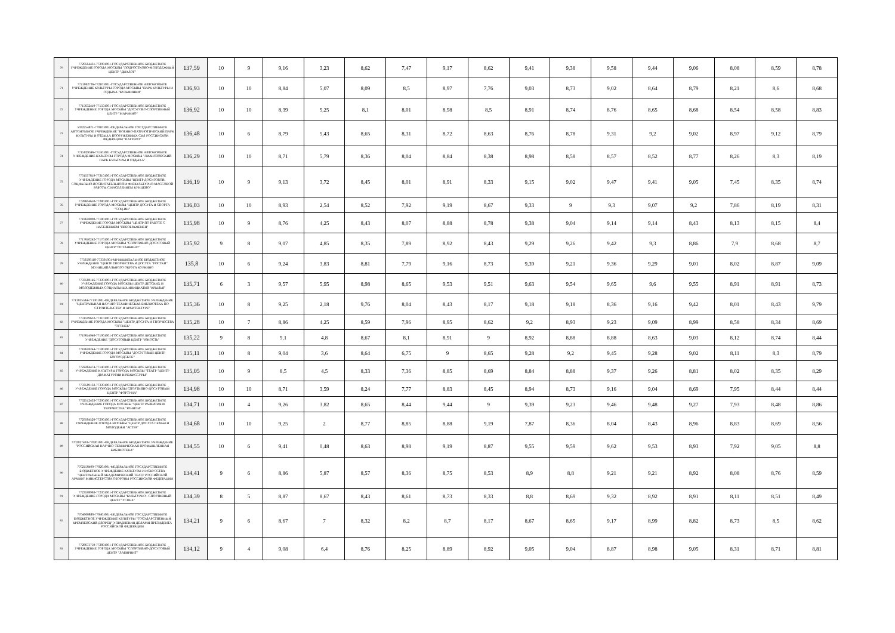| 70 | 7729564431-772901001-ГОСУДАРСТВЕННОЕ БЮДЖЕТНОЕ УЧРЕЖДЕНИЕ ГОРОДА МОСКВЫ "ПОДРОСТКОВО-МОЛОДЕЖНЫЙ ЦЕНТР "ДИАЛОГ" | 137,59 | 10 | 9 | 9,16 | 3,23 | 8,62 | 7,47 | 9,17 | 8,62 | 9,41 | 9,38 | 9,58 | 9,44 | 9,06 | 8,08 | 8,59 | 8,78 |
| 71 | 7721062736-772101001-ГОСУДАРСТВЕННОЕ АВТОНОМНОЕ УЧРЕЖДЕНИЕ КУЛЬТУРЫ ГОРОДА МОСКВЫ "ПАРК КУЛЬТУРЫ И ОТДЫХА "КУЗЬМИНКИ" | 136,93 | 10 | 10 | 8,84 | 5,07 | 8,09 | 8,5 | 8,97 | 7,76 | 9,03 | 8,73 | 9,02 | 8,64 | 8,79 | 8,21 | 8,6 | 8,68 |
| 72 | 7715632410-771501001-ГОСУДАРСТВЕННОЕ БЮДЖЕТНОЕ УЧРЕЖДЕНИЕ ГОРОДА МОСКВЫ "ДОСУГОВО-СПОРТИВНЫЙ ЦЕНТР "МАРФИНО" | 136,92 | 10 | 10 | 8,39 | 5,25 | 8,1 | 8,01 | 8,98 | 8,5 | 8,91 | 8,74 | 8,76 | 8,65 | 8,68 | 8,54 | 8,58 | 8,83 |
| 73 | 5032254871-770101001-ФЕДЕРАЛЬНОЕ ГОСУДАРСТВЕННОЕ АВТОНОМНОЕ УЧРЕЖДЕНИЕ "ВОЕННО-ПАТРИОТИЧЕСКИЙ ПАРК КУЛЬТУРЫ И ОТДЫХА ВООРУЖЕННЫХ СИЛ РОССИЙСКОЙ ФЕДЕРАЦИИ "ПАТРИОТ" | 136,48 | 10 | 6 | 8,79 | 5,43 | 8,65 | 8,31 | 8,72 | 8,63 | 8,76 | 8,78 | 9,31 | 9,2 | 9,02 | 8,97 | 9,12 | 8,79 |
| 74 | 7715029346-771501001-ГОСУДАРСТВЕННОЕ АВТОНОМНОЕ УЧРЕЖДЕНИЕ КУЛЬТУРЫ ГОРОДА МОСКВЫ "ЛИАНОЗОВСКИЙ ПАРК КУЛЬТУРЫ И ОТДЫХА" | 136,29 | 10 | 10 | 8,71 | 5,79 | 8,36 | 8,04 | 8,84 | 8,38 | 8,98 | 8,58 | 8,57 | 8,52 | 8,77 | 8,26 | 8,3 | 8,19 |
| 75 | 7731557819-773101001-ГОСУДАРСТВЕННОЕ БЮДЖЕТНОЕ УЧРЕЖДЕНИЕ ГОРОДА МОСКВЫ "ЦЕНТР ДОСУГОВОЙ, СОЦИАЛЬНО-ВОСПИТАТЕЛЬНОЙ И ФИЗКУЛЬТУРНО-МАССОВОЙ РАБОТЫ С НАСЕЛЕНИЕМ КУНЦЕВО" | 136,19 | 10 | 9 | 9,13 | 3,72 | 8,45 | 8,01 | 8,91 | 8,33 | 9,15 | 9,02 | 9,47 | 9,41 | 9,05 | 7,45 | 8,35 | 8,74 |
| 76 | 7728604650-772801001-ГОСУДАРСТВЕННОЕ БЮДЖЕТНОЕ УЧРЕЖДЕНИЕ ГОРОДА МОСКВЫ "ЦЕНТР ДОСУГА И СПОРТА "СОЦ-ИН" | 136,03 | 10 | 10 | 8,93 | 2,54 | 8,52 | 7,92 | 9,19 | 8,67 | 9,33 | 9 | 9,3 | 9,07 | 9,2 | 7,86 | 8,19 | 8,31 |
| 77 | 7718618090-771801001-ГОСУДАРСТВЕННОЕ БЮДЖЕТНОЕ УЧРЕЖДЕНИЕ ГОРОДА МОСКВЫ "ЦЕНТР ПО РАБОТЕ С НАСЕЛЕНИЕМ "ПРЕОБРАЖЕНЕЦ" | 135,98 | 10 | 9 | 8,76 | 4,25 | 8,43 | 8,07 | 8,88 | 8,78 | 9,38 | 9,04 | 9,14 | 9,14 | 8,43 | 8,13 | 8,15 | 8,4 |
| 78 | 7717610242-771701001-ГОСУДАРСТВЕННОЕ БЮДЖЕТНОЕ УЧРЕЖДЕНИЕ ГОРОДА МОСКВЫ "СПОРТИВНО-ДОСУГОВЫЙ ЦЕНТР "ОСТАНКИНО" | 135,92 | 9 | 8 | 9,07 | 4,85 | 8,35 | 7,89 | 8,92 | 8,43 | 9,29 | 9,26 | 9,42 | 9,3 | 8,86 | 7,9 | 8,68 | 8,7 |
| 79 | 7733589118-773301001-МУНИЦИПАЛЬНОЕ БЮДЖЕТНОЕ УЧРЕЖДЕНИЕ "ЦЕНТР ТВОРЧЕСТВА И ДОСУГА "РОСТКИ" МУНИЦИПАЛЬНОГО ОКРУГА КУРКИНО | 135,8 | 10 | 6 | 9,24 | 3,83 | 8,81 | 7,79 | 9,16 | 8,73 | 9,39 | 9,21 | 9,36 | 9,29 | 9,01 | 8,02 | 8,87 | 9,09 |
| 80 | 7733588146-773301001-ГОСУДАРСТВЕННОЕ БЮДЖЕТНОЕ УЧРЕЖДЕНИЕ ГОРОДА МОСКВЫ ЦЕНТР ДЕТСКИХ И МОЛОДЕЖНЫХ СОЦИАЛЬНЫХ ИНИЦИАТИВ "КРЫЛЬЯ" | 135,71 | 6 | 3 | 9,57 | 5,95 | 8,98 | 8,65 | 9,53 | 9,51 | 9,63 | 9,54 | 9,65 | 9,6 | 9,55 | 8,91 | 8,91 | 8,73 |
| 81 | 7713035584-771301001-ФЕДЕРАЛЬНОЕ БЮДЖЕТНОЕ УЧРЕЖДЕНИЕ "ЦЕНТРАЛЬНАЯ НАУЧНО-ТЕХНИЧЕСКАЯ БИБЛИОТЕКА ПО СТРОИТЕЛЬСТВУ И АРХИТЕКТУРЕ" | 135,36 | 10 | 8 | 9,25 | 2,18 | 9,76 | 8,04 | 8,43 | 8,17 | 9,18 | 9,18 | 8,36 | 9,16 | 9,42 | 8,01 | 8,43 | 9,79 |
| 82 | 7731599632-773101001-ГОСУДАРСТВЕННОЕ БЮДЖЕТНОЕ УЧРЕЖДЕНИЕ ГОРОДА МОСКВЫ "ЦЕНТР ДОСУГА И ТВОРЧЕСТВА "ОГОНЕК" | 135,28 | 10 | 7 | 8,86 | 4,25 | 8,59 | 7,96 | 8,95 | 8,62 | 9,2 | 8,93 | 9,23 | 9,09 | 8,99 | 8,58 | 8,34 | 8,69 |
| 83 | 7719614940-771901001-ГОСУДАРСТВЕННОЕ БЮДЖЕТНОЕ УЧРЕЖДЕНИЕ "ДОСУГОВЫЙ ЦЕНТР "ЮНОСТЬ" | 135,22 | 9 | 8 | 9,1 | 4,8 | 8,67 | 8,1 | 8,91 | 9 | 8,92 | 8,88 | 8,88 | 8,63 | 9,03 | 8,12 | 8,74 | 8,44 |
| 84 | 7718618244-771801001-ГОСУДАРСТВЕННОЕ БЮДЖЕТНОЕ УЧРЕЖДЕНИЕ ГОРОДА МОСКВЫ "ДОСУГОВЫЙ ЦЕНТР БОГОРОДСКОЕ" | 135,11 | 10 | 8 | 9,04 | 3,6 | 8,64 | 6,75 | 9 | 8,65 | 9,28 | 9,2 | 9,45 | 9,28 | 9,02 | 8,11 | 8,3 | 8,79 |
| 85 | 7722284474-771401001-ГОСУДАРСТВЕННОЕ БЮДЖЕТНОЕ УЧРЕЖДЕНИЕ КУЛЬТУРЫ ГОРОДА МОСКВЫ "ТЕАТР "ЦЕНТР ДРАМАТУРГИИ И РЕЖИССУРЫ" | 135,05 | 10 | 9 | 8,5 | 4,5 | 8,33 | 7,36 | 8,85 | 8,69 | 8,84 | 8,88 | 9,37 | 9,26 | 8,81 | 8,02 | 8,35 | 8,29 |
| 86 | 7733589132-773301001-ГОСУДАРСТВЕННОЕ БЮДЖЕТНОЕ УЧРЕЖДЕНИЕ ГОРОДА МОСКВЫ СПОРТИВНО-ДОСУГОВЫЙ ЦЕНТР "ФОРТУНА" | 134,98 | 10 | 10 | 8,71 | 3,59 | 8,24 | 7,77 | 8,83 | 8,45 | 8,94 | 8,73 | 9,16 | 9,04 | 8,69 | 7,95 | 8,44 | 8,44 |
| 87 | 7732512433-772901001-ГОСУДАРСТВЕННОЕ БЮДЖЕТНОЕ УЧРЕЖДЕНИЕ ГОРОДА МОСКВЫ "ЦЕНТР РАЗВИТИЯ И ТВОРЧЕСТВА "ЮНИОН" | 134,71 | 10 | 4 | 9,26 | 3,82 | 8,65 | 8,44 | 9,44 | 9 | 9,39 | 9,23 | 9,46 | 9,48 | 9,27 | 7,93 | 8,48 | 8,86 |
| 88 | 7729564520-772901001-ГОСУДАРСТВЕННОЕ БЮДЖЕТНОЕ УЧРЕЖДЕНИЕ ГОРОДА МОСКВЫ "ЦЕНТР ДОСУГА СЕМЬИ И МОЛОДЕЖИ "АСТРА" | 134,68 | 10 | 10 | 9,25 | 2 | 8,77 | 8,85 | 8,88 | 9,19 | 7,87 | 8,36 | 8,04 | 8,43 | 8,96 | 8,83 | 8,69 | 8,56 |
| 89 | 7702027493-770201001-ФЕДЕРАЛЬНОЕ БЮДЖЕТНОЕ УЧРЕЖДЕНИЕ "РОССИЙСКАЯ НАУЧНО-ТЕХНИЧЕСКАЯ ПРОМЫШЛЕННАЯ БИБЛИОТЕКА" | 134,55 | 10 | 6 | 9,41 | 0,48 | 8,63 | 8,98 | 9,19 | 8,87 | 9,55 | 9,59 | 9,62 | 9,53 | 8,93 | 7,92 | 9,05 | 8,8 |
| 90 | 7702158400-770201001-ФЕДЕРАЛЬНОЕ ГОСУДАРСТВЕННОЕ БЮДЖЕТНОЕ УЧРЕЖДЕНИЕ КУЛЬТУРЫ И ИСКУССТВА "ЦЕНТРАЛЬНЫЙ АКАДЕМИЧЕСКИЙ ТЕАТР РОССИЙСКОЙ АРМИИ" МИНИСТЕРСТВА ОБОРОНЫ РОССИЙСКОЙ ФЕДЕРАЦИИ | 134,41 | 9 | 6 | 8,86 | 5,87 | 8,57 | 8,36 | 8,75 | 8,53 | 8,9 | 8,8 | 9,21 | 9,21 | 8,92 | 8,08 | 8,76 | 8,59 |
| 91 | 7723598963-772301001-ГОСУДАРСТВЕННОЕ БЮДЖЕТНОЕ УЧРЕЖДЕНИЕ ГОРОДА МОСКВЫ "КУЛЬТУРНО - СПОРТИВНЫЙ ЦЕНТР "УСПЕХ" | 134,39 | 8 | 5 | 8,87 | 8,67 | 8,43 | 8,61 | 8,73 | 8,33 | 8,8 | 8,69 | 9,32 | 8,92 | 8,91 | 8,11 | 8,51 | 8,49 |
| 92 | 7704060880-770401001-ФЕДЕРАЛЬНОЕ ГОСУДАРСТВЕННОЕ БЮДЖЕТНОЕ УЧРЕЖДЕНИЕ КУЛЬТУРЫ "ГОСУДАРСТВЕННЫЙ КРЕМЛЕВСКИЙ ДВОРЕЦ" УПРАВЛЕНИЯ ДЕЛАМИ ПРЕЗИДЕНТА РОССИЙСКОЙ ФЕДЕРАЦИИ | 134,21 | 9 | 6 | 8,67 | 7 | 8,32 | 8,2 | 8,7 | 8,17 | 8,67 | 8,65 | 9,17 | 8,99 | 8,82 | 8,73 | 8,5 | 8,62 |
| 93 | 7728673759-772801001-ГОСУДАРСТВЕННОЕ БЮДЖЕТНОЕ УЧРЕЖДЕНИЕ ГОРОДА МОСКВЫ "СПОРТИВНО-ДОСУГОВЫЙ ЦЕНТР "ЛАБИРИНТ" | 134,12 | 9 | 4 | 9,08 | 6,4 | 8,76 | 8,25 | 8,89 | 8,92 | 9,05 | 9,04 | 8,87 | 8,98 | 9,05 | 8,31 | 8,71 | 8,81 |